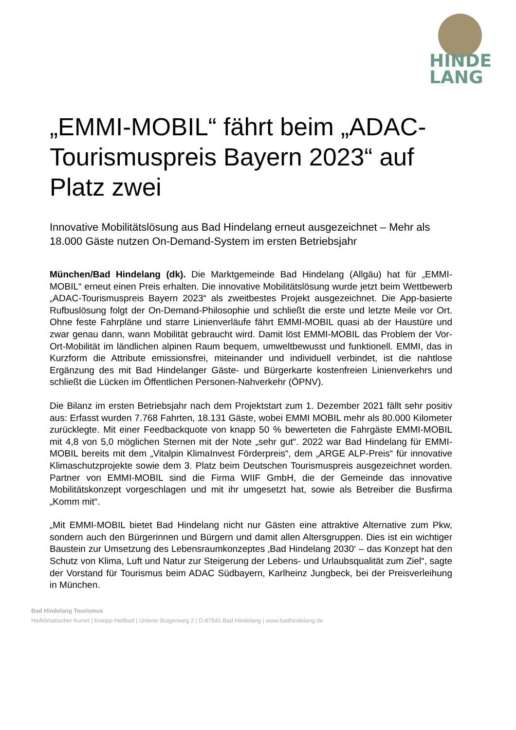HINDE
LANG
„EMMI-MOBIL“ fährt beim „ADAC-Tourismuspreis Bayern 2023“ auf Platz zwei
Innovative Mobilitätslösung aus Bad Hindelang erneut ausgezeichnet – Mehr als 18.000 Gäste nutzen On-Demand-System im ersten Betriebsjahr
München/Bad Hindelang (dk). Die Marktgemeinde Bad Hindelang (Allgäu) hat für „EMMI-MOBIL“ erneut einen Preis erhalten. Die innovative Mobilitätslösung wurde jetzt beim Wettbewerb „ADAC-Tourismuspreis Bayern 2023“ als zweitbestes Projekt ausgezeichnet. Die App-basierte Rufbuslösung folgt der On-Demand-Philosophie und schließt die erste und letzte Meile vor Ort. Ohne feste Fahrpläne und starre Linienverläufe fährt EMMI-MOBIL quasi ab der Haustüre und zwar genau dann, wann Mobilität gebraucht wird. Damit löst EMMI-MOBIL das Problem der Vor-Ort-Mobilität im ländlichen alpinen Raum bequem, umweltbewusst und funktionell. EMMI, das in Kurzform die Attribute emissionsfrei, miteinander und individuell verbindet, ist die nahtlose Ergänzung des mit Bad Hindelanger Gäste- und Bürgerkarte kostenfreien Linienverkehrs und schließt die Lücken im Öffentlichen Personen-Nahverkehr (ÖPNV).
Die Bilanz im ersten Betriebsjahr nach dem Projektstart zum 1. Dezember 2021 fällt sehr positiv aus: Erfasst wurden 7.768 Fahrten, 18.131 Gäste, wobei EMMI MOBIL mehr als 80.000 Kilometer zurücklegte. Mit einer Feedbackquote von knapp 50 % bewerteten die Fahrgäste EMMI-MOBIL mit 4,8 von 5,0 möglichen Sternen mit der Note „sehr gut“. 2022 war Bad Hindelang für EMMI-MOBIL bereits mit dem „Vitalpin KlimaInvest Förderpreis“, dem „ARGE ALP-Preis“ für innovative Klimaschutzprojekte sowie dem 3. Platz beim Deutschen Tourismuspreis ausgezeichnet worden. Partner von EMMI-MOBIL sind die Firma WIIF GmbH, die der Gemeinde das innovative Mobilitätskonzept vorgeschlagen und mit ihr umgesetzt hat, sowie als Betreiber die Busfirma „Komm mit“.
„Mit EMMI-MOBIL bietet Bad Hindelang nicht nur Gästen eine attraktive Alternative zum Pkw, sondern auch den Bürgerinnen und Bürgern und damit allen Altersgruppen. Dies ist ein wichtiger Baustein zur Umsetzung des Lebensraumkonzeptes ‚Bad Hindelang 2030‘ – das Konzept hat den Schutz von Klima, Luft und Natur zur Steigerung der Lebens- und Urlaubsqualität zum Ziel“, sagte der Vorstand für Tourismus beim ADAC Südbayern, Karlheinz Jungbeck, bei der Preisverleihung in München.
Bad Hindelang Tourismus
Heilklimatischer Kurort | Kneipp-Heilbad | Unterer Buigenweg 2 | D-87541 Bad Hindelang | www.badhindelang.de